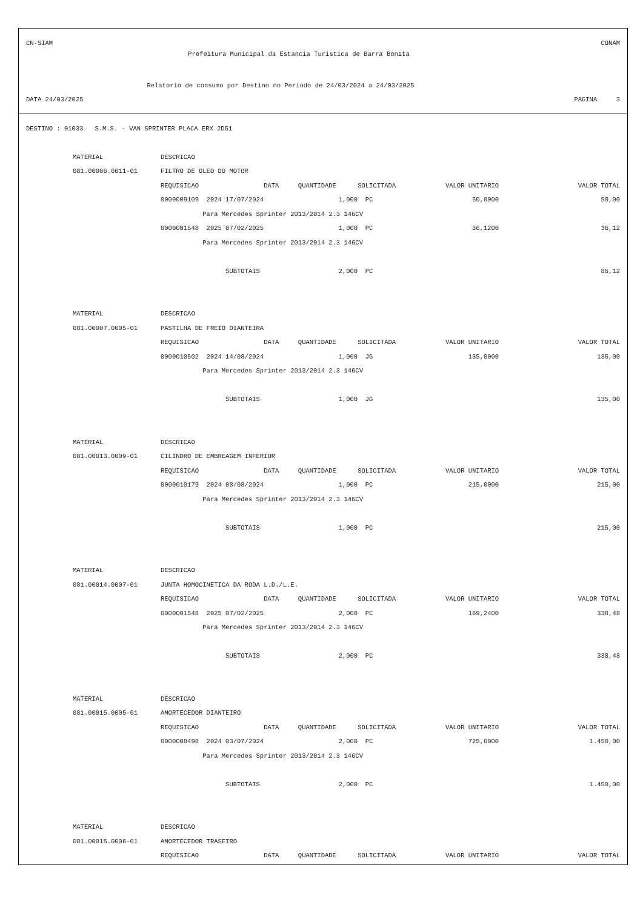CN-SIAM CONAM
Prefeitura Municipal da Estancia Turistica de Barra Bonita
Relatorio de consumo por Destino no Periodo de 24/03/2024 a 24/03/2025
DATA 24/03/2025 PAGINA 3
| DESTINO : 01033 S.M.S. - VAN SPRINTER PLACA ERX 2D51 |
| | MATERIAL | DESCRICAO | | | | |
| | 081.00006.0011-01 | FILTRO DE OLEO DO MOTOR | | | | |
| | | REQUISICAO | DATA QUANTIDADE | SOLICITADA | VALOR UNITARIO | VALOR TOTAL |
| | | 0000009109 2024 17/07/2024 | 1,000 | PC | 50,0000 | 50,00 |
| | | Para Mercedes Sprinter 2013/2014 2.3 146CV | | | | |
| | | 0000001548 2025 07/02/2025 | 1,000 | PC | 36,1200 | 36,12 |
| | | Para Mercedes Sprinter 2013/2014 2.3 146CV | | | | |
| | | SUBTOTAIS | 2,000 | PC | | 86,12 |
| | MATERIAL | DESCRICAO | | | | |
| | 081.00007.0005-01 | PASTILHA DE FREIO DIANTEIRA | | | | |
| | | REQUISICAO | DATA QUANTIDADE | SOLICITADA | VALOR UNITARIO | VALOR TOTAL |
| | | 0000010502 2024 14/08/2024 | 1,000 | JG | 135,0000 | 135,00 |
| | | Para Mercedes Sprinter 2013/2014 2.3 146CV | | | | |
| | | SUBTOTAIS | 1,000 | JG | | 135,00 |
| | MATERIAL | DESCRICAO | | | | |
| | 081.00013.0009-01 | CILINDRO DE EMBREAGEM INFERIOR | | | | |
| | | REQUISICAO | DATA QUANTIDADE | SOLICITADA | VALOR UNITARIO | VALOR TOTAL |
| | | 0000010179 2024 08/08/2024 | 1,000 | PC | 215,0000 | 215,00 |
| | | Para Mercedes Sprinter 2013/2014 2.3 146CV | | | | |
| | | SUBTOTAIS | 1,000 | PC | | 215,00 |
| | MATERIAL | DESCRICAO | | | | |
| | 081.00014.0007-01 | JUNTA HOMOCINETICA DA RODA L.D./L.E. | | | | |
| | | REQUISICAO | DATA QUANTIDADE | SOLICITADA | VALOR UNITARIO | VALOR TOTAL |
| | | 0000001548 2025 07/02/2025 | 2,000 | PC | 169,2400 | 338,48 |
| | | Para Mercedes Sprinter 2013/2014 2.3 146CV | | | | |
| | | SUBTOTAIS | 2,000 | PC | | 338,48 |
| | MATERIAL | DESCRICAO | | | | |
| | 081.00015.0005-01 | AMORTECEDOR DIANTEIRO | | | | |
| | | REQUISICAO | DATA QUANTIDADE | SOLICITADA | VALOR UNITARIO | VALOR TOTAL |
| | | 0000008498 2024 03/07/2024 | 2,000 | PC | 725,0000 | 1.450,00 |
| | | Para Mercedes Sprinter 2013/2014 2.3 146CV | | | | |
| | | SUBTOTAIS | 2,000 | PC | | 1.450,00 |
| | MATERIAL | DESCRICAO | | | | |
| | 081.00015.0006-01 | AMORTECEDOR TRASEIRO | | | | |
| | | REQUISICAO | DATA QUANTIDADE | SOLICITADA | VALOR UNITARIO | VALOR TOTAL |